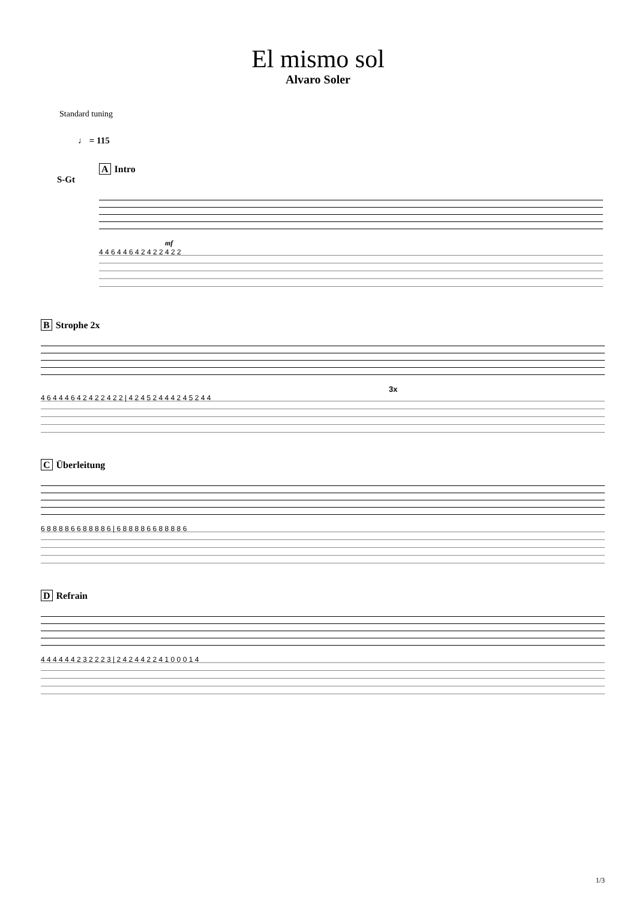El mismo sol
Alvaro Soler
Standard tuning
♩ = 115
A Intro
S-Gt
mf
4 4 6 4 4 6 4 2 4 2 2 4 2 2
B Strophe 2x
3x
4 6 4 4 4 6 4 2 4 2 2 4 2 2 | 4 2 4 5 2 4 4 4 2 4 5 2 4 4
C Überleitung
6 8 8 8 8 6 6 8 8 8 8 6 | 6 8 8 8 8 6 6 8 8 8 8 6
D Refrain
4 4 4 4 4 4 2 3 2 2 2 3 | 2 4 2 4 4 2 2 4 1 0 0 0 1 4
1/3